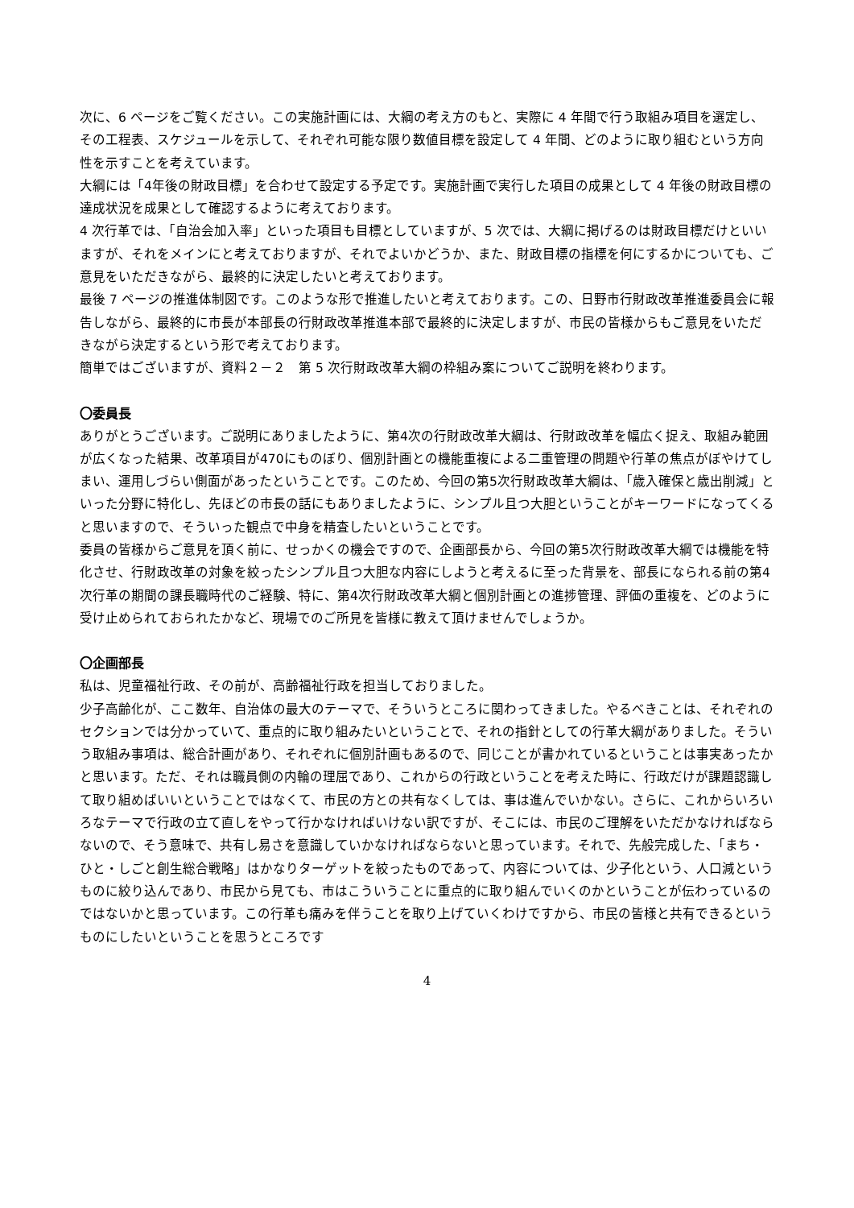次に、6 ページをご覧ください。この実施計画には、大綱の考え方のもと、実際に 4 年間で行う取組み項目を選定し、その工程表、スケジュールを示して、それぞれ可能な限り数値目標を設定して 4 年間、どのように取り組むという方向性を示すことを考えています。
大綱には「4年後の財政目標」を合わせて設定する予定です。実施計画で実行した項目の成果として 4 年後の財政目標の達成状況を成果として確認するように考えております。
4 次行革では、「自治会加入率」といった項目も目標としていますが、5 次では、大綱に掲げるのは財政目標だけといいますが、それをメインにと考えておりますが、それでよいかどうか、また、財政目標の指標を何にするかについても、ご意見をいただきながら、最終的に決定したいと考えております。
最後 7 ページの推進体制図です。このような形で推進したいと考えております。この、日野市行財政改革推進委員会に報告しながら、最終的に市長が本部長の行財政改革推進本部で最終的に決定しますが、市民の皆様からもご意見をいただきながら決定するという形で考えております。
簡単ではございますが、資料２－２　第 5 次行財政改革大綱の枠組み案についてご説明を終わります。
〇委員長
ありがとうございます。ご説明にありましたように、第4次の行財政改革大綱は、行財政改革を幅広く捉え、取組み範囲が広くなった結果、改革項目が470にものぼり、個別計画との機能重複による二重管理の問題や行革の焦点がぼやけてしまい、運用しづらい側面があったということです。このため、今回の第5次行財政改革大綱は、「歳入確保と歳出削減」といった分野に特化し、先ほどの市長の話にもありましたように、シンプル且つ大胆ということがキーワードになってくると思いますので、そういった観点で中身を精査したいということです。
委員の皆様からご意見を頂く前に、せっかくの機会ですので、企画部長から、今回の第5次行財政改革大綱では機能を特化させ、行財政改革の対象を絞ったシンプル且つ大胆な内容にしようと考えるに至った背景を、部長になられる前の第4次行革の期間の課長職時代のご経験、特に、第4次行財政改革大綱と個別計画との進捗管理、評価の重複を、どのように受け止められておられたかなど、現場でのご所見を皆様に教えて頂けませんでしょうか。
〇企画部長
私は、児童福祉行政、その前が、高齢福祉行政を担当しておりました。
少子高齢化が、ここ数年、自治体の最大のテーマで、そういうところに関わってきました。やるべきことは、それぞれのセクションでは分かっていて、重点的に取り組みたいということで、それの指針としての行革大綱がありました。そういう取組み事項は、総合計画があり、それぞれに個別計画もあるので、同じことが書かれているということは事実あったかと思います。ただ、それは職員側の内輪の理屈であり、これからの行政ということを考えた時に、行政だけが課題認識して取り組めばいいということではなくて、市民の方との共有なくしては、事は進んでいかない。さらに、これからいろいろなテーマで行政の立て直しをやって行かなければいけない訳ですが、そこには、市民のご理解をいただかなければならないので、そう意味で、共有し易さを意識していかなければならないと思っています。それで、先般完成した、「まち・ひと・しごと創生総合戦略」はかなりターゲットを絞ったものであって、内容については、少子化という、人口減というものに絞り込んであり、市民から見ても、市はこういうことに重点的に取り組んでいくのかということが伝わっているのではないかと思っています。この行革も痛みを伴うことを取り上げていくわけですから、市民の皆様と共有できるというものにしたいということを思うところです
4